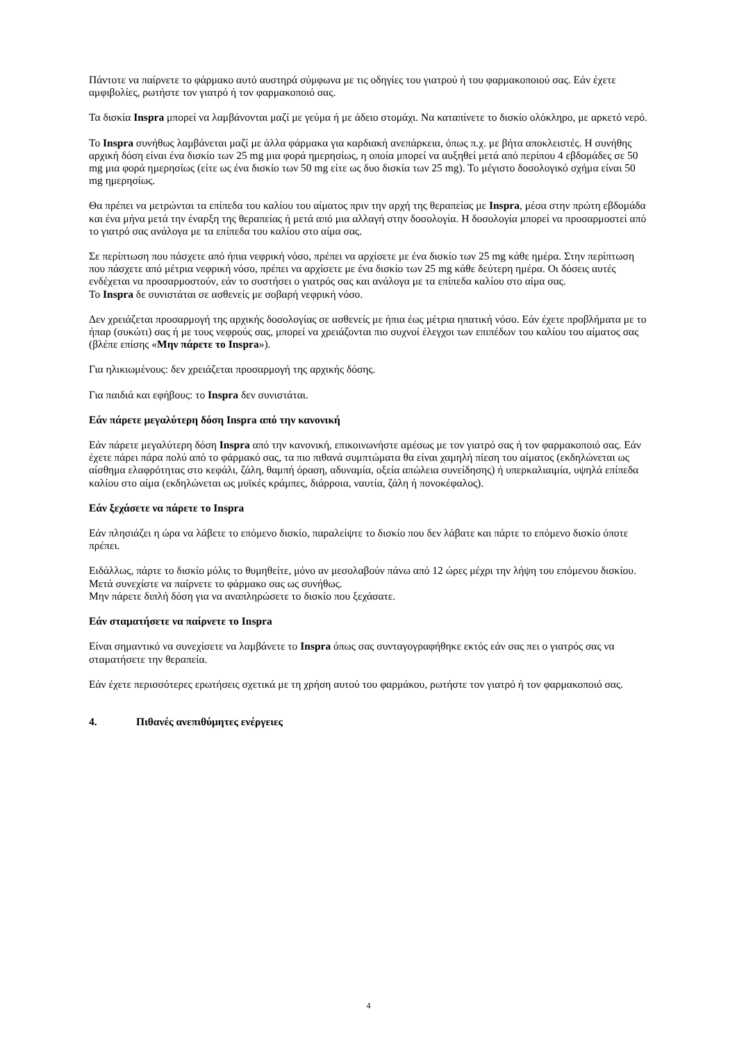Πάντοτε να παίρνετε το φάρμακο αυτό αυστηρά σύμφωνα με τις οδηγίες του γιατρού ή του φαρμακοποιού σας. Εάν έχετε αμφιβολίες, ρωτήστε τον γιατρό ή τον φαρμακοποιό σας.
Τα δισκία Inspra μπορεί να λαμβάνονται μαζί με γεύμα ή με άδειο στομάχι. Να καταπίνετε το δισκίο ολόκληρο, με αρκετό νερό.
Το Inspra συνήθως λαμβάνεται μαζί με άλλα φάρμακα για καρδιακή ανεπάρκεια, όπως π.χ. με βήτα αποκλειστές. Η συνήθης αρχική δόση είναι ένα δισκίο των 25 mg μια φορά ημερησίως, η οποία μπορεί να αυξηθεί μετά από περίπου 4 εβδομάδες σε 50 mg μια φορά ημερησίως (είτε ως ένα δισκίο των 50 mg είτε ως δυο δισκία των 25 mg). Το μέγιστο δοσολογικό σχήμα είναι 50 mg ημερησίως.
Θα πρέπει να μετρώνται τα επίπεδα του καλίου του αίματος πριν την αρχή της θεραπείας με Inspra, μέσα στην πρώτη εβδομάδα και ένα μήνα μετά την έναρξη της θεραπείας ή μετά από μια αλλαγή στην δοσολογία. Η δοσολογία μπορεί να προσαρμοστεί από το γιατρό σας ανάλογα με τα επίπεδα του καλίου στο αίμα σας.
Σε περίπτωση που πάσχετε από ήπια νεφρική νόσο, πρέπει να αρχίσετε με ένα δισκίο των 25 mg κάθε ημέρα. Στην περίπτωση που πάσχετε από μέτρια νεφρική νόσο, πρέπει να αρχίσετε με ένα δισκίο των 25 mg κάθε δεύτερη ημέρα. Οι δόσεις αυτές ενδέχεται να προσαρμοστούν, εάν το συστήσει ο γιατρός σας και ανάλογα με τα επίπεδα καλίου στο αίμα σας.
Το Inspra δε συνιστάται σε ασθενείς με σοβαρή νεφρική νόσο.
Δεν χρειάζεται προσαρμογή της αρχικής δοσολογίας σε ασθενείς με ήπια έως μέτρια ηπατική νόσο. Εάν έχετε προβλήματα με το ήπαρ (συκώτι) σας ή με τους νεφρούς σας, μπορεί να χρειάζονται πιο συχνοί έλεγχοι των επιπέδων του καλίου του αίματος σας (βλέπε επίσης «Μην πάρετε το Inspra»).
Για ηλικιωμένους: δεν χρειάζεται προσαρμογή της αρχικής δόσης.
Για παιδιά και εφήβους: το Inspra δεν συνιστάται.
Εάν πάρετε μεγαλύτερη δόση Inspra από την κανονική
Εάν πάρετε μεγαλύτερη δόση Inspra από την κανονική, επικοινωνήστε αμέσως με τον γιατρό σας ή τον φαρμακοποιό σας. Εάν έχετε πάρει πάρα πολύ από το φάρμακό σας, τα πιο πιθανά συμπτώματα θα είναι χαμηλή πίεση του αίματος (εκδηλώνεται ως αίσθημα ελαφρότητας στο κεφάλι, ζάλη, θαμπή όραση, αδυναμία, οξεία απώλεια συνείδησης) ή υπερκαλιαιμία, υψηλά επίπεδα καλίου στο αίμα (εκδηλώνεται ως μυϊκές κράμπες, διάρροια, ναυτία, ζάλη ή πονοκέφαλος).
Εάν ξεχάσετε να πάρετε το Inspra
Εάν πλησιάζει η ώρα να λάβετε το επόμενο δισκίο, παραλείψτε το δισκίο που δεν λάβατε και πάρτε το επόμενο δισκίο όποτε πρέπει.
Ειδάλλως, πάρτε το δισκίο μόλις το θυμηθείτε, μόνο αν μεσολαβούν πάνω από 12 ώρες μέχρι την λήψη του επόμενου δισκίου. Μετά συνεχίστε να παίρνετε το φάρμακο σας ως συνήθως.
Μην πάρετε διπλή δόση για να αναπληρώσετε το δισκίο που ξεχάσατε.
Εάν σταματήσετε να παίρνετε το Inspra
Είναι σημαντικό να συνεχίσετε να λαμβάνετε το Inspra όπως σας συνταγογραφήθηκε εκτός εάν σας πει ο γιατρός σας να σταματήσετε την θεραπεία.
Εάν έχετε περισσότερες ερωτήσεις σχετικά με τη χρήση αυτού του φαρμάκου, ρωτήστε τον γιατρό ή τον φαρμακοποιό σας.
4. Πιθανές ανεπιθύμητες ενέργειες
4